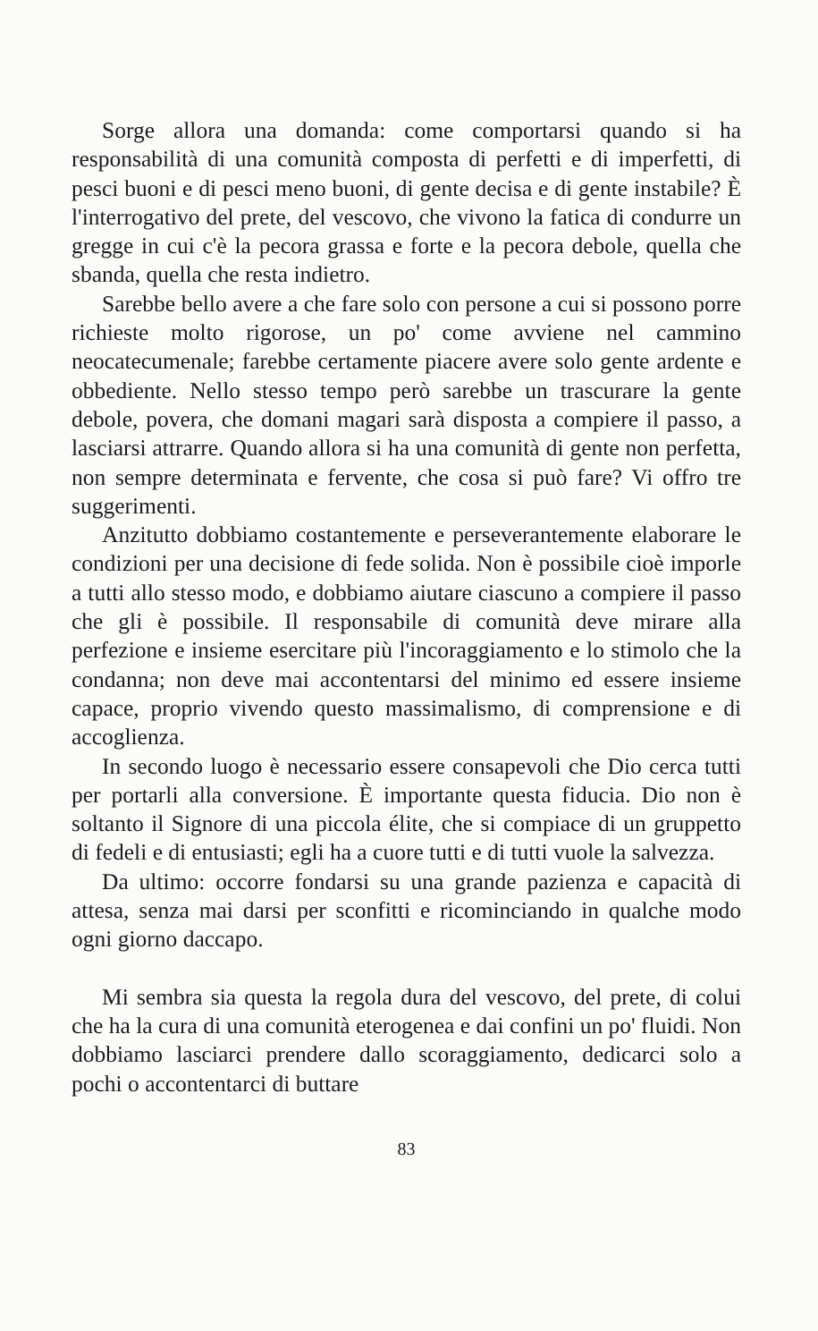Sorge allora una domanda: come comportarsi quando si ha responsabilità di una comunità composta di perfetti e di imperfetti, di pesci buoni e di pesci meno buoni, di gente decisa e di gente instabile? È l'interrogativo del prete, del vescovo, che vivono la fatica di condurre un gregge in cui c'è la pecora grassa e forte e la pecora debole, quella che sbanda, quella che resta indietro.
Sarebbe bello avere a che fare solo con persone a cui si possono porre richieste molto rigorose, un po' come avviene nel cammino neocatecumenale; farebbe certamente piacere avere solo gente ardente e obbediente. Nello stesso tempo però sarebbe un trascurare la gente debole, povera, che domani magari sarà disposta a compiere il passo, a lasciarsi attrarre. Quando allora si ha una comunità di gente non perfetta, non sempre determinata e fervente, che cosa si può fare? Vi offro tre suggerimenti.
Anzitutto dobbiamo costantemente e perseverantemente elaborare le condizioni per una decisione di fede solida. Non è possibile cioè imporle a tutti allo stesso modo, e dobbiamo aiutare ciascuno a compiere il passo che gli è possibile. Il responsabile di comunità deve mirare alla perfezione e insieme esercitare più l'incoraggiamento e lo stimolo che la condanna; non deve mai accontentarsi del minimo ed essere insieme capace, proprio vivendo questo massimalismo, di comprensione e di accoglienza.
In secondo luogo è necessario essere consapevoli che Dio cerca tutti per portarli alla conversione. È importante questa fiducia. Dio non è soltanto il Signore di una piccola élite, che si compiace di un gruppetto di fedeli e di entusiasti; egli ha a cuore tutti e di tutti vuole la salvezza.
Da ultimo: occorre fondarsi su una grande pazienza e capacità di attesa, senza mai darsi per sconfitti e ricominciando in qualche modo ogni giorno daccapo.
Mi sembra sia questa la regola dura del vescovo, del prete, di colui che ha la cura di una comunità eterogenea e dai confini un po' fluidi. Non dobbiamo lasciarci prendere dallo scoraggiamento, dedicarci solo a pochi o accontentarci di buttare
83